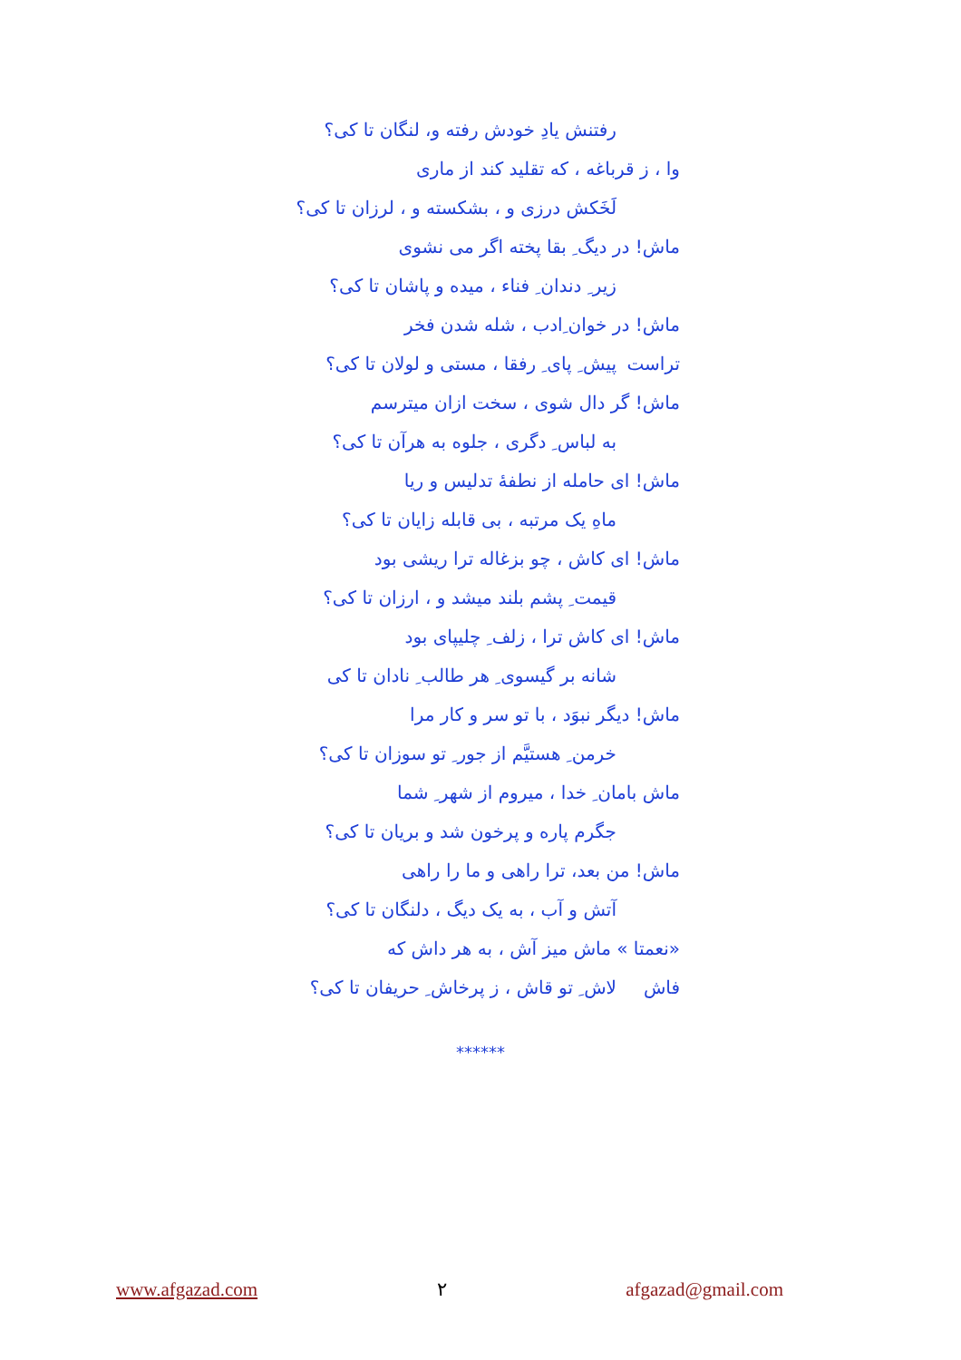رفتنش یادِ خودش رفته و، لنگان تا کی؟
وا ، ز قرباغه ، که تقلید کند از ماری
لَخَکش درزی و ، بشکسته و ، لرزان تا کی؟
ماش! در دیگ ِ بقا پخته اگر می نشوی
زیر ِ دندان ِ فناء ، میده و پاشان تا کی؟
ماش! در خوان ِادب ، شله شدن فخر تراست
پیش ِ پای ِ رفقا ، مستی و لولان تا کی؟
ماش! گر دال شوی ، سخت ازان میترسم
به لباس ِ دگری ، جلوه به هرآن تا کی؟
ماش! ای حامله از نطفۀ تدلیس و ریا
ماهِ یک مرتبه ، بی قابله زایان تا کی؟
ماش! ای کاش ، چو بزغاله ترا ریشی بود
قیمت ِ پشم بلند میشد و ، ارزان تا کی؟
ماش! ای کاش ترا ، زلف ِ چلیپای بود
شانه بر گیسوی ِ هر طالب ِ نادان تا کی
ماش! دیگر نبوَد ، با تو سر و کار مرا
خرمن ِ هستیَّم از جور ِ تو سوزان تا کی؟
ماش بامان ِ خدا ، میروم از شهر ِ شما
جگرم پاره و پرخون شد و بریان تا کی؟
ماش! من بعد، ترا راهی و ما را راهی
آتش و آب ، به یک دیگ ، دلنگان تا کی؟
«نعمتا » ماش میز آش ، به هر داش که فاش
لاش ِ تو قاش ، ز پرخاش ِ حریفان تا کی؟
******
www.afgazad.com ۲ afgazad@gmail.com